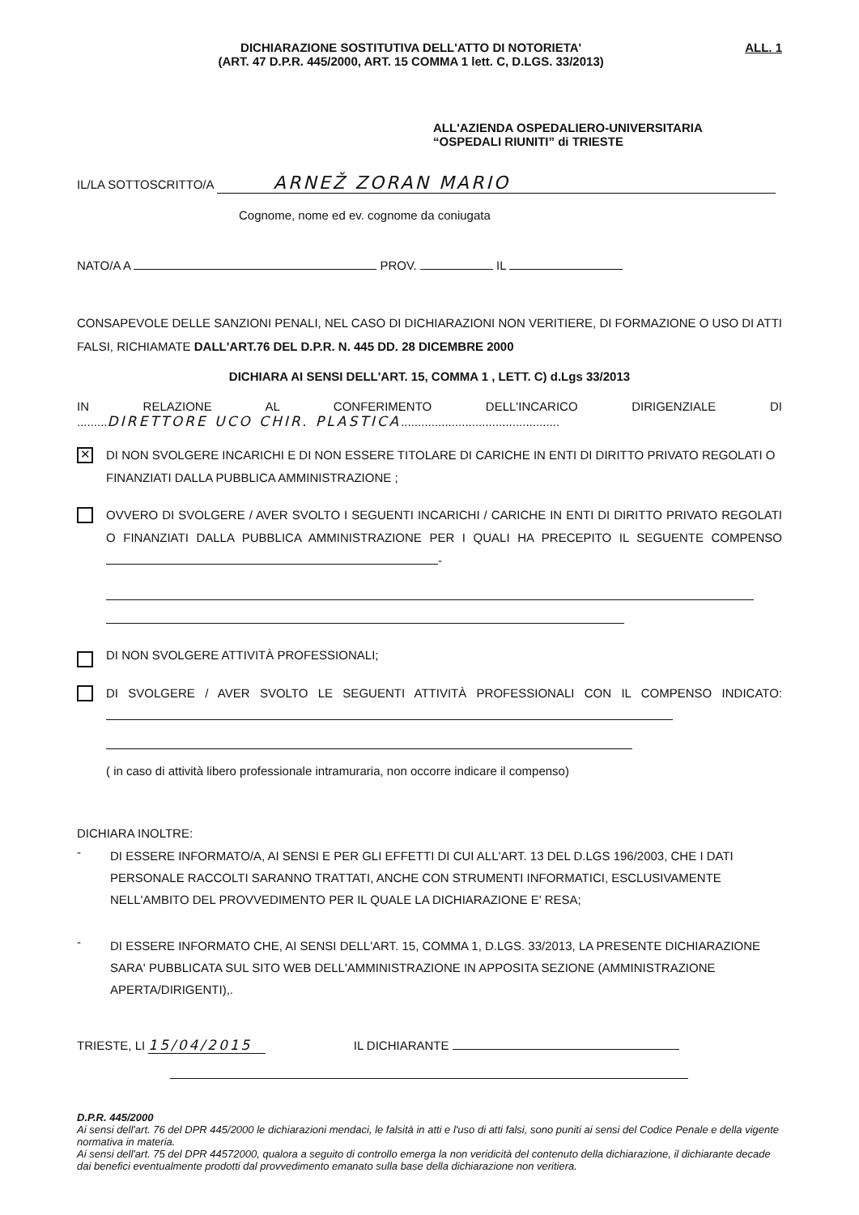DICHIARAZIONE SOSTITUTIVA DELL'ATTO DI NOTORIETA'
(ART. 47 D.P.R. 445/2000, ART. 15 COMMA 1 lett. C, D.LGS. 33/2013)
ALL. 1
ALL'AZIENDA OSPEDALIERO-UNIVERSITARIA
“OSPEDALI RIUNITI” di TRIESTE
IL/LA SOTTOSCRITTO/A ARNEŽ ZORAN MARIO
Cognome, nome ed ev. cognome da coniugata
NATO/A A PROV. IL
CONSAPEVOLE DELLE SANZIONI PENALI, NEL CASO DI DICHIARAZIONI NON VERITIERE, DI FORMAZIONE O USO DI ATTI FALSI, RICHIAMATE DALL'ART.76 DEL D.P.R. N. 445 DD. 28 DICEMBRE 2000
DICHIARA AI SENSI DELL'ART. 15, COMMA 1 , LETT. C) d.Lgs 33/2013
IN RELAZIONE AL CONFERIMENTO DELL'INCARICO DIRIGENZIALE DI
.........DIRETTORE UCO CHIR. PLASTICA...............................................
✕
DI NON SVOLGERE INCARICHI E DI NON ESSERE TITOLARE DI CARICHE IN ENTI DI DIRITTO PRIVATO REGOLATI O FINANZIATI DALLA PUBBLICA AMMINISTRAZIONE ;
OVVERO DI SVOLGERE / AVER SVOLTO I SEGUENTI INCARICHI / CARICHE IN ENTI DI DIRITTO PRIVATO REGOLATI O FINANZIATI DALLA PUBBLICA AMMINISTRAZIONE PER I QUALI HA PRECEPITO IL SEGUENTE COMPENSO -
DI NON SVOLGERE ATTIVITÀ PROFESSIONALI;
DI SVOLGERE / AVER SVOLTO LE SEGUENTI ATTIVITÀ PROFESSIONALI CON IL COMPENSO INDICATO:
( in caso di attività libero professionale intramuraria, non occorre indicare il compenso)
DICHIARA INOLTRE:
-
DI ESSERE INFORMATO/A, AI SENSI E PER GLI EFFETTI DI CUI ALL'ART. 13 DEL D.LGS 196/2003, CHE I DATI PERSONALE RACCOLTI SARANNO TRATTATI, ANCHE CON STRUMENTI INFORMATICI, ESCLUSIVAMENTE NELL'AMBITO DEL PROVVEDIMENTO PER IL QUALE LA DICHIARAZIONE E' RESA;
-
DI ESSERE INFORMATO CHE, AI SENSI DELL'ART. 15, COMMA 1, D.LGS. 33/2013, LA PRESENTE DICHIARAZIONE SARA' PUBBLICATA SUL SITO WEB DELL'AMMINISTRAZIONE IN APPOSITA SEZIONE (AMMINISTRAZIONE APERTA/DIRIGENTI),.
TRIESTE, LI 15/04/2015 IL DICHIARANTE
D.P.R. 445/2000
Ai sensi dell'art. 76 del DPR 445/2000 le dichiarazioni mendaci, le falsità in atti e l'uso di atti falsi, sono puniti ai sensi del Codice Penale e della vigente normativa in materia.
Ai sensi dell'art. 75 del DPR 44572000, qualora a seguito di controllo emerga la non veridicità del contenuto della dichiarazione, il dichiarante decade dai benefici eventualmente prodotti dal provvedimento emanato sulla base della dichiarazione non veritiera.